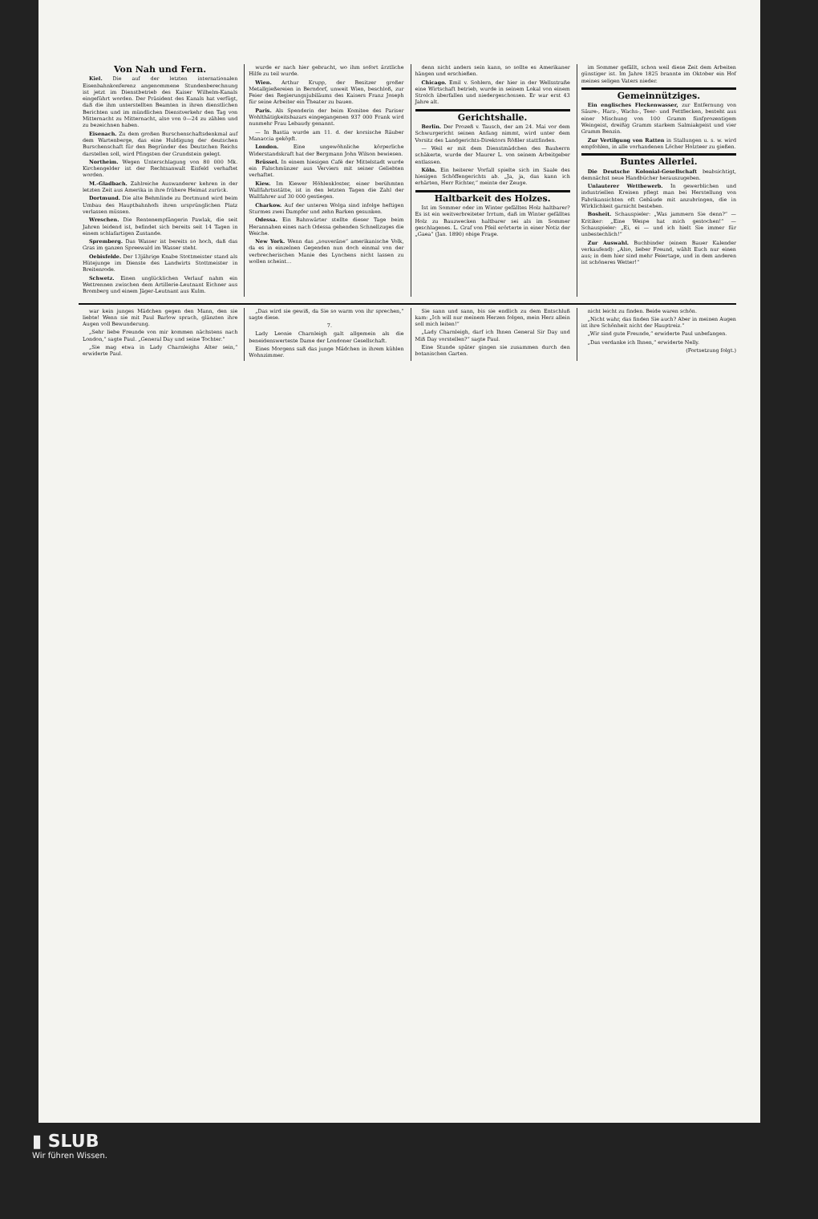Von Nah und Fern.
Kiel. Die auf der letzten internationalen Eisenbahnkonferenz angenommene Stundenberechnung ist jetzt im Dienstbetrieb des Kaiser Wilhelm-Kanals eingeführt worden. Der Präsident des Kanals hat verfügt, daß die ihm unterstellten Beamten in ihren dienstlichen Berichten und im mündlichen Dienstverkehr den Tag von Mitternacht zu Mitternacht, also von 0—24 zu zählen und zu bezeichnen haben.
Eisenach. Zu dem großen Burschenschaftsdenkmal auf dem Wartenberge, das eine Huldigung der deutschen Burschenschaft für den Begründer des Deutschen Reichs darstellen soll, wird Pfingsten der Grundstein gelegt.
Northeim. Wegen Unterschlagung von 80 000 Mk. Kirchengelder ist der Rechtsanwalt Eisfeld verhaftet worden.
M.-Gladbach. Zahlreiche Auswanderer kehren in der letzten Zeit aus Amerika in ihre frühere Heimat zurück.
Dortmund. Die alte Behmlinde zu Dortmund wird beim Umbau des Hauptbahnhofs ihren ursprünglichen Platz verlassen müssen.
Wreschen. Die Rentenempfängerin Pawlak, die seit Jahren leidend ist, befindet sich bereits seit 14 Tagen in einem schlafartigen Zustande.
Spremberg. Das Wasser ist bereits so hoch, daß das Gras im ganzen Spreewald im Wasser steht.
Oebisfelde. Der 13jährige Knabe Stottmeister stand als Hütejunge im Dienste des Landwirts Stottmeister in Breitenrode.
Schwetz. Einen unglücklichen Verlauf nahm ein Wettrennen zwischen dem Artillerie-Leutnant Eichner aus Bromberg und einem Jäger-Leutnant aus Kulm.
wurde er nach hier gebracht, wo ihm sofort ärztliche Hilfe zu teil wurde.
Wien. Arthur Krupp, der Besitzer großer Metallgießereien in Berndorf, unweit Wien, beschloß, zur Feier des Regierungsjubiläums des Kaisers Franz Joseph für seine Arbeiter ein Theater zu bauen.
Paris. Als Spenderin der beim Komitee des Pariser Wohlthätigkeitsbazars eingegangenen 937 000 Frank wird nunmehr Frau Lebaudy genannt.
— In Bastia wurde am 11. d. der korsische Räuber Manaccia geköpft.
London. Eine ungewöhnliche körperliche Widerstandskraft hat der Bergmann John Wilson bewiesen.
Brüssel. In einem hiesigen Café der Mittelstadt wurde ein Falschmünzer aus Verviers mit seiner Geliebten verhaftet.
Kiew. Im Kiewer Höhlenkloster, einer berühmten Wallfahrtsstätte, ist in den letzten Tagen die Zahl der Wallfahrer auf 30 000 gestiegen.
Charkow. Auf der unteren Wolga sind infolge heftigen Sturmes zwei Dampfer und zehn Barken gesunken.
Odessa. Ein Bahnwärter stellte dieser Tage beim Herannahen eines nach Odessa gehenden Schnellzuges die Weiche.
New York. Wenn das „souveräne“ amerikanische Volk, da es in einzelnen Gegenden nun doch einmal von der verbrecherischen Manie des Lynchens nicht lassen zu wollen scheint...
denn nicht anders sein kann, so sollte es Amerikaner hängen und erschießen.
Chicago. Emil v. Sohlern, der hier in der Wellsstraße eine Wirtschaft betrieb, wurde in seinem Lokal von einem Strolch überfallen und niedergeschossen. Er war erst 43 Jahre alt.
Gerichtshalle.
Berlin. Der Prozeß v. Tausch, der am 24. Mai vor dem Schwurgericht seinen Anfang nimmt, wird unter dem Vorsitz des Landgerichts-Direktors Rößler stattfinden.
— Weil er mit dem Dienstmädchen des Bauherrn schäkerte, wurde der Maurer L. von seinem Arbeitgeber entlassen.
Köln. Ein heiterer Vorfall spielte sich im Saale des hiesigen Schöffengerichts ab. „Ja, ja, das kann ich erhärten, Herr Richter,“ meinte der Zeuge.
Haltbarkeit des Holzes.
Ist im Sommer oder im Winter gefälltes Holz haltbarer? Es ist ein weitverbreiteter Irrtum, daß im Winter gefälltes Holz zu Bauzwecken haltbarer sei als im Sommer geschlagenes. L. Graf von Pfeil erörterte in einer Notiz der „Gaea“ (Jan. 1890) obige Frage.
im Sommer gefällt, schon weil diese Zeit dem Arbeiten günstiger ist. Im Jahre 1825 brannte im Oktober ein Hof meines seligen Vaters nieder.
Gemeinnütziges.
Ein englisches Fleckenwasser, zur Entfernung von Säure-, Harz-, Wachs-, Teer- und Fettflecken, besteht aus einer Mischung von 100 Gramm fünfprozentigem Weingeist, dreißig Gramm starkem Salmiakgeist und vier Gramm Benzin.
Zur Vertilgung von Ratten in Stallungen u. s. w. wird empfohlen, in alle vorhandenen Löcher Holzteer zu gießen.
Buntes Allerlei.
Die Deutsche Kolonial-Gesellschaft beabsichtigt, demnächst neue Handbücher herauszugeben.
Unlauterer Wettbewerb. In gewerblichen und industriellen Kreisen pflegt man bei Herstellung von Fabrikansichten oft Gebäude mit anzubringen, die in Wirklichkeit garnicht bestehen.
Bosheit. Schauspieler: „Was jammern Sie denn?“ — Kritiker: „Eine Wespe hat mich gestochen!“ — Schauspieler: „Ei, ei — und ich hielt Sie immer für unbestechlich!“
Zur Auswahl. Buchbinder (einem Bauer Kalender verkaufend): „Also, lieber Freund, wählt Euch nur einen aus; in dem hier sind mehr Feiertage, und in dem anderen ist schöneres Wetter!“
war kein junges Mädchen gegen den Mann, den sie liebte! Wenn sie mit Paul Barlow sprach, glänzten ihre Augen voll Bewunderung.
„Sehr liebe Freunde von mir kommen nächstens nach London,“ sagte Paul. „General Day und seine Tochter.“
„Sie mag etwa in Lady Charnleighs Alter sein,“ erwiderte Paul.
„Das wird sie gewiß, da Sie so warm von ihr sprechen,“ sagte diese.
7.
Lady Leonie Charnleigh galt allgemein als die beneidenswerteste Dame der Londoner Gesellschaft.
Eines Morgens saß das junge Mädchen in ihrem kühlen Wohnzimmer.
Sie sann und sann, bis sie endlich zu dem Entschluß kam: „Ich will nur meinem Herzen folgen, mein Herz allein soll mich leiten!“
„Lady Charnleigh, darf ich Ihnen General Sir Day und Miß Day vorstellen?“ sagte Paul.
Eine Stunde später gingen sie zusammen durch den botanischen Garten.
nicht leicht zu finden. Beide waren schön.
„Nicht wahr, das finden Sie auch? Aber in meinen Augen ist ihre Schönheit nicht der Hauptreiz.“
„Wir sind gute Freunde,“ erwiderte Paul unbefangen.
„Das verdanke ich Ihnen,“ erwiderte Nelly.
(Fortsetzung folgt.)
▮ SLUB
Wir führen Wissen.